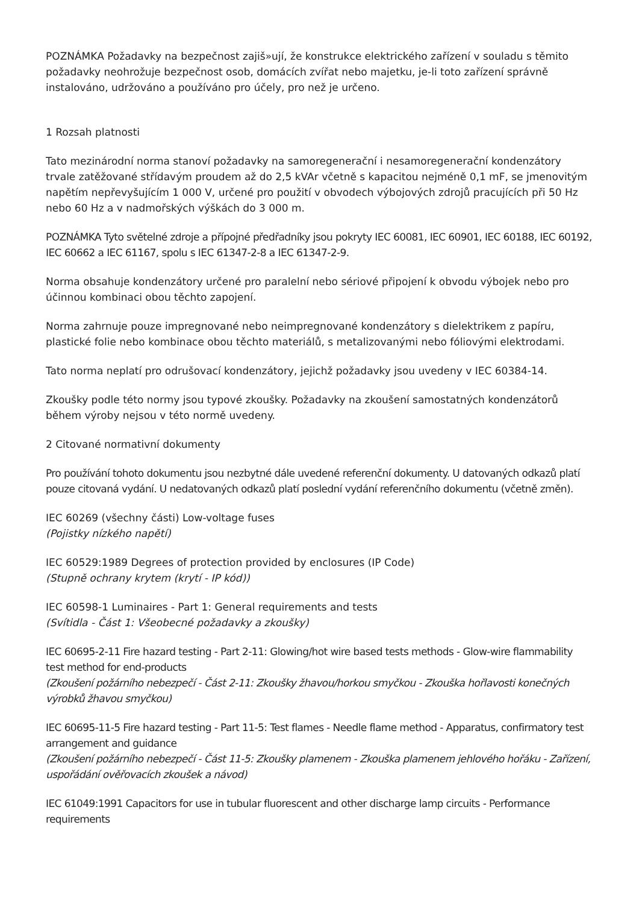POZNÁMKA Požadavky na bezpečnost zajiš»ují, že konstrukce elektrického zařízení v souladu s těmito požadavky neohrožuje bezpečnost osob, domácích zvířat nebo majetku, je-li toto zařízení správně instalováno, udržováno a používáno pro účely, pro než je určeno.
1 Rozsah platnosti
Tato mezinárodní norma stanoví požadavky na samoregenerační i nesamoregenerační kondenzátory trvale zatěžované střídavým proudem až do 2,5 kVAr včetně s kapacitou nejméně 0,1 mF, se jmenovitým napětím nepřevyšujícím 1 000 V, určené pro použití v obvodech výbojových zdrojů pracujících při 50 Hz nebo 60 Hz a v nadmořských výškách do 3 000 m.
POZNÁMKA Tyto světelné zdroje a přípojné předřadníky jsou pokryty IEC 60081, IEC 60901, IEC 60188, IEC 60192, IEC 60662 a IEC 61167, spolu s IEC 61347-2-8 a IEC 61347-2-9.
Norma obsahuje kondenzátory určené pro paralelní nebo sériové připojení k obvodu výbojek nebo pro účinnou kombinaci obou těchto zapojení.
Norma zahrnuje pouze impregnované nebo neimpregnované kondenzátory s dielektrikem z papíru, plastické folie nebo kombinace obou těchto materiálů, s metalizovanými nebo fóliovými elektrodami.
Tato norma neplatí pro odrušovací kondenzátory, jejichž požadavky jsou uvedeny v IEC 60384-14.
Zkoušky podle této normy jsou typové zkoušky. Požadavky na zkoušení samostatných kondenzátorů během výroby nejsou v této normě uvedeny.
2 Citované normativní dokumenty
Pro používání tohoto dokumentu jsou nezbytné dále uvedené referenční dokumenty. U datovaných odkazů platí pouze citovaná vydání. U nedatovaných odkazů platí poslední vydání referenčního dokumentu (včetně změn).
IEC 60269 (všechny části) Low-voltage fuses
(Pojistky nízkého napětí)
IEC 60529:1989 Degrees of protection provided by enclosures (IP Code)
(Stupně ochrany krytem (krytí - IP kód))
IEC 60598-1 Luminaires - Part 1: General requirements and tests
(Svítidla - Část 1: Všeobecné požadavky a zkoušky)
IEC 60695-2-11 Fire hazard testing - Part 2-11: Glowing/hot wire based tests methods - Glow-wire flammability test method for end-products
(Zkoušení požárního nebezpečí - Část 2-11: Zkoušky žhavou/horkou smyčkou - Zkouška hořlavosti konečných výrobků žhavou smyčkou)
IEC 60695-11-5 Fire hazard testing - Part 11-5: Test flames - Needle flame method - Apparatus, confirmatory test arrangement and guidance
(Zkoušení požárního nebezpečí - Část 11-5: Zkoušky plamenem - Zkouška plamenem jehlového hořáku - Zařízení, uspořádání ověřovacích zkoušek a návod)
IEC 61049:1991 Capacitors for use in tubular fluorescent and other discharge lamp circuits - Performance requirements